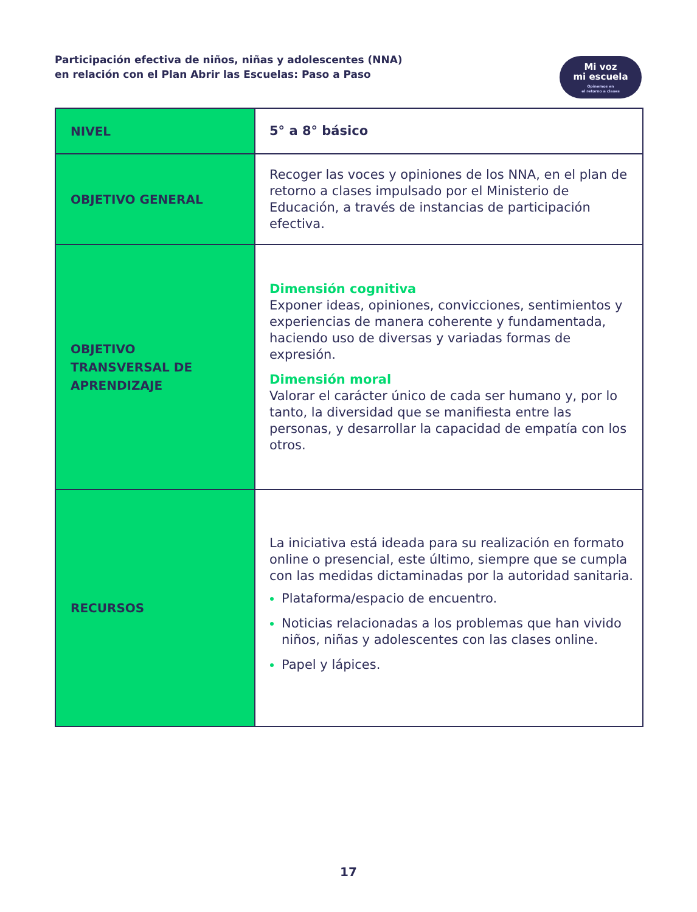Participación efectiva de niños, niñas y adolescentes (NNA)
en relación con el Plan Abrir las Escuelas: Paso a Paso
Mi voz
mi escuela
Opinemos en
el retorno a clases
| NIVEL | 5° a 8° básico |
| OBJETIVO GENERAL | Recoger las voces y opiniones de los NNA, en el plan de retorno a clases impulsado por el Ministerio de Educación, a través de instancias de participación efectiva. |
| OBJETIVO TRANSVERSAL DE APRENDIZAJE | Dimensión cognitiva Exponer ideas, opiniones, convicciones, sentimientos y experiencias de manera coherente y fundamentada, haciendo uso de diversas y variadas formas de expresión. Dimensión moral Valorar el carácter único de cada ser humano y, por lo tanto, la diversidad que se manifiesta entre las personas, y desarrollar la capacidad de empatía con los otros. |
| RECURSOS | La iniciativa está ideada para su realización en formato online o presencial, este último, siempre que se cumpla con las medidas dictaminadas por la autoridad sanitaria. Plataforma/espacio de encuentro. Noticias relacionadas a los problemas que han vivido niños, niñas y adolescentes con las clases online. Papel y lápices. |
17